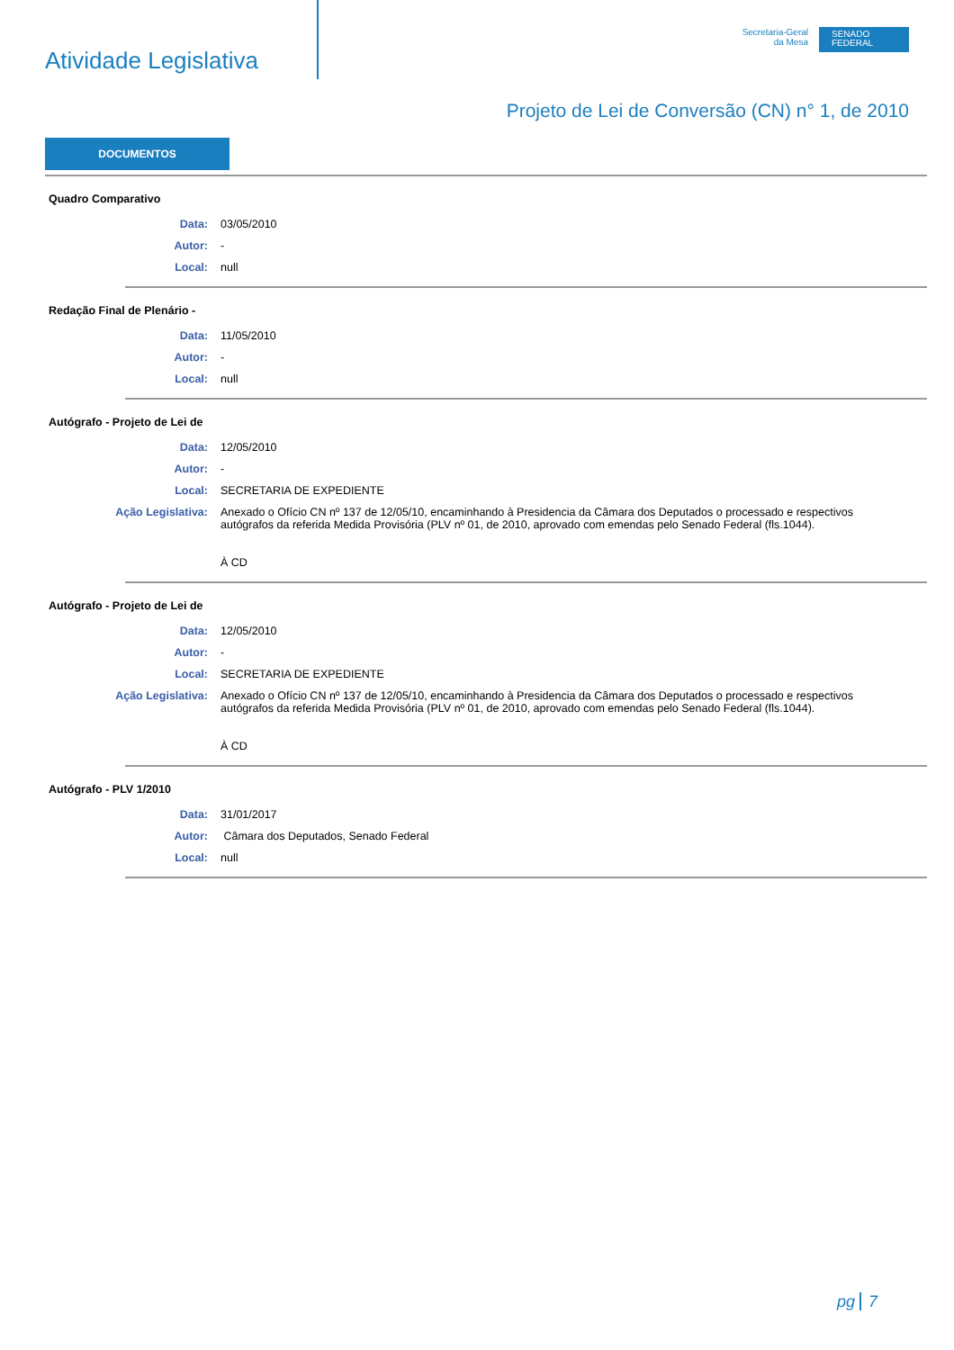Atividade Legislativa
Secretaria-Geral
da Mesa
SENADO
FEDERAL
Projeto de Lei de Conversão (CN) n° 1, de 2010
DOCUMENTOS
Quadro Comparativo
Data: 03/05/2010
Autor: -
Local: null
Redação Final de Plenário -
Data: 11/05/2010
Autor: -
Local: null
Autógrafo - Projeto de Lei de
Data: 12/05/2010
Autor: -
Local: SECRETARIA DE EXPEDIENTE
Ação Legislativa: Anexado o Ofício CN nº 137 de 12/05/10, encaminhando à Presidencia da Câmara dos Deputados o processado e respectivos autógrafos da referida Medida Provisória (PLV nº 01, de 2010, aprovado com emendas pelo Senado Federal (fls.1044).
À CD
Autógrafo - Projeto de Lei de
Data: 12/05/2010
Autor: -
Local: SECRETARIA DE EXPEDIENTE
Ação Legislativa: Anexado o Ofício CN nº 137 de 12/05/10, encaminhando à Presidencia da Câmara dos Deputados o processado e respectivos autógrafos da referida Medida Provisória (PLV nº 01, de 2010, aprovado com emendas pelo Senado Federal (fls.1044).
À CD
Autógrafo - PLV 1/2010
Data: 31/01/2017
Autor: Câmara dos Deputados, Senado Federal
Local: null
pg 7